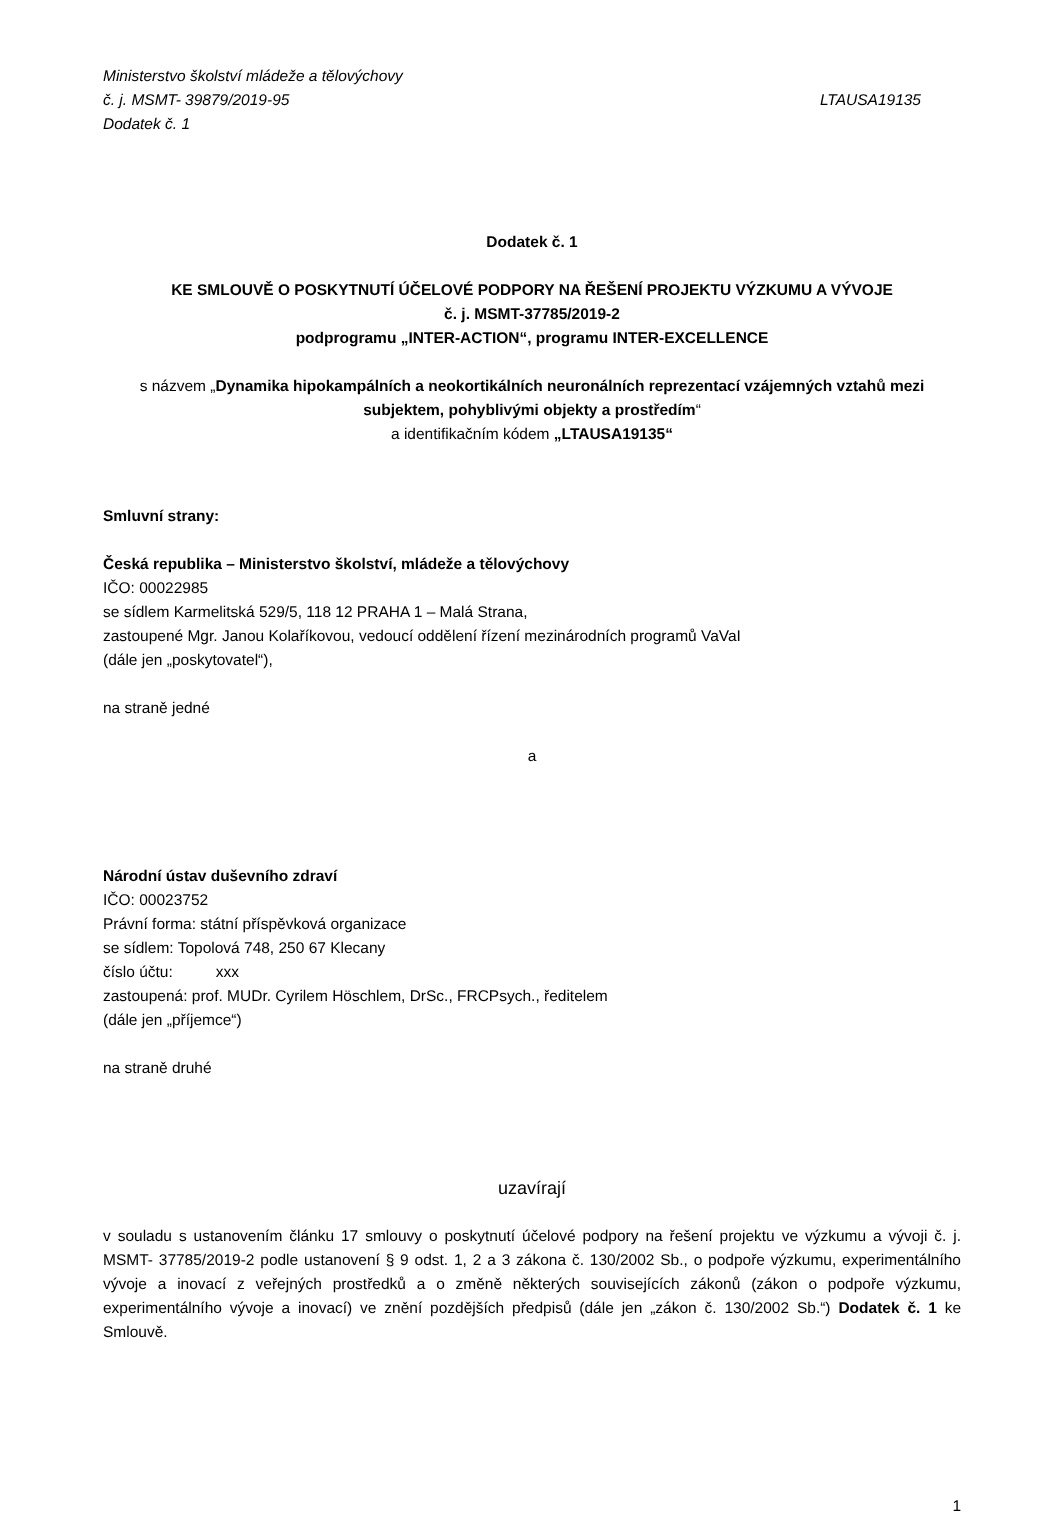Ministerstvo školství mládeže a tělovýchovy
č. j. MSMT- 39879/2019-95 LTAUSA19135
Dodatek č. 1
Dodatek č. 1
KE SMLOUVĚ O POSKYTNUTÍ ÚČELOVÉ PODPORY NA ŘEŠENÍ PROJEKTU VÝZKUMU A VÝVOJE
č. j. MSMT-37785/2019-2
podprogramu „INTER-ACTION“, programu INTER-EXCELLENCE
s názvem „Dynamika hipokampálních a neokortikálních neuronálních reprezentací vzájemných vztahů mezi subjektem, pohyblivými objekty a prostředím“
a identifikačním kódem „LTAUSA19135“
Smluvní strany:
Česká republika – Ministerstvo školství, mládeže a tělovýchovy
IČO: 00022985
se sídlem Karmelitská 529/5, 118 12 PRAHA 1 – Malá Strana,
zastoupené Mgr. Janou Kolaříkovou, vedoucí oddělení řízení mezinárodních programů VaVaI
(dále jen „poskytovatel“),
na straně jedné
a
Národní ústav duševního zdraví
IČO: 00023752
Právní forma: státní příspěvková organizace
se sídlem: Topolová 748, 250 67 Klecany
číslo účtu: xxx
zastoupená: prof. MUDr. Cyrilem Höschlem, DrSc., FRCPsych., ředitelem
(dále jen „příjemce“)
na straně druhé
uzavírají
v souladu s ustanovením článku 17 smlouvy o poskytnutí účelové podpory na řešení projektu ve výzkumu a vývoji č. j. MSMT- 37785/2019-2 podle ustanovení § 9 odst. 1, 2 a 3 zákona č. 130/2002 Sb., o podpoře výzkumu, experimentálního vývoje a inovací z veřejných prostředků a o změně některých souvisejících zákonů (zákon o podpoře výzkumu, experimentálního vývoje a inovací) ve znění pozdějších předpisů (dále jen „zákon č. 130/2002 Sb.“) Dodatek č. 1 ke Smlouvě.
1